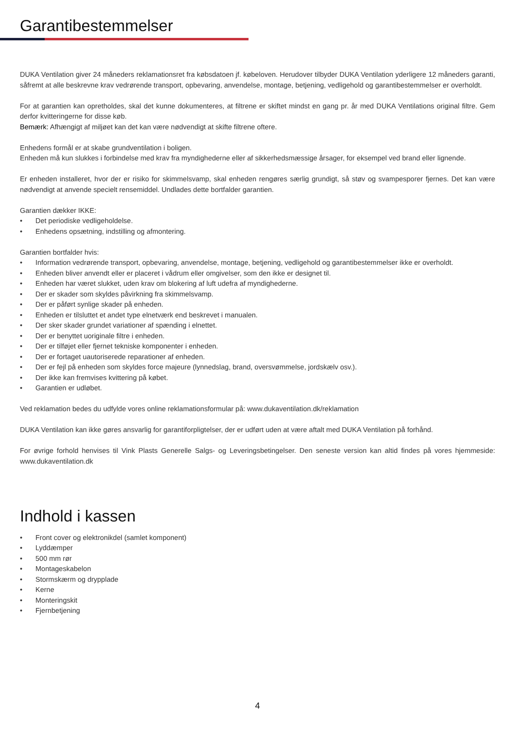Garantibestemmelser
DUKA Ventilation giver 24 måneders reklamationsret fra købsdatoen jf. købeloven. Herudover tilbyder DUKA Ventilation yderligere 12 måneders garanti, såfremt at alle beskrevne krav vedrørende transport, opbevaring, anvendelse, montage, betjening, vedligehold og garantibestemmelser er overholdt.
For at garantien kan opretholdes, skal det kunne dokumenteres, at filtrene er skiftet mindst en gang pr. år med DUKA Ventilations original filtre. Gem derfor kvitteringerne for disse køb.
Bemærk: Afhængigt af miljøet kan det kan være nødvendigt at skifte filtrene oftere.
Enhedens formål er at skabe grundventilation i boligen.
Enheden må kun slukkes i forbindelse med krav fra myndighederne eller af sikkerhedsmæssige årsager, for eksempel ved brand eller lignende.
Er enheden installeret, hvor der er risiko for skimmelsvamp, skal enheden rengøres særlig grundigt, så støv og svampesporer fjernes. Det kan være nødvendigt at anvende specielt rensemiddel. Undlades dette bortfalder garantien.
Garantien dækker IKKE:
• Det periodiske vedligeholdelse.
• Enhedens opsætning, indstilling og afmontering.
Garantien bortfalder hvis:
• Information vedrørende transport, opbevaring, anvendelse, montage, betjening, vedligehold og garantibestemmelser ikke er overholdt.
• Enheden bliver anvendt eller er placeret i vådrum eller omgivelser, som den ikke er designet til.
• Enheden har været slukket, uden krav om blokering af luft udefra af myndighederne.
• Der er skader som skyldes påvirkning fra skimmelsvamp.
• Der er påført synlige skader på enheden.
• Enheden er tilsluttet et andet type elnetværk end beskrevet i manualen.
• Der sker skader grundet variationer af spænding i elnettet.
• Der er benyttet uoriginale filtre i enheden.
• Der er tilføjet eller fjernet tekniske komponenter i enheden.
• Der er fortaget uautoriserede reparationer af enheden.
• Der er fejl på enheden som skyldes force majeure (lynnedslag, brand, oversvømmelse, jordskælv osv.).
• Der ikke kan fremvises kvittering på købet.
• Garantien er udløbet.
Ved reklamation bedes du udfylde vores online reklamationsformular på: www.dukaventilation.dk/reklamation
DUKA Ventilation kan ikke gøres ansvarlig for garantiforpligtelser, der er udført uden at være aftalt med DUKA Ventilation på forhånd.
For øvrige forhold henvises til Vink Plasts Generelle Salgs- og Leveringsbetingelser. Den seneste version kan altid findes på vores hjemmeside: www.dukaventilation.dk
Indhold i kassen
• Front cover og elektronikdel (samlet komponent)
• Lyddæmper
• 500 mm rør
• Montageskabelon
• Stormskærm og drypplade
• Kerne
• Monteringskit
• Fjernbetjening
4